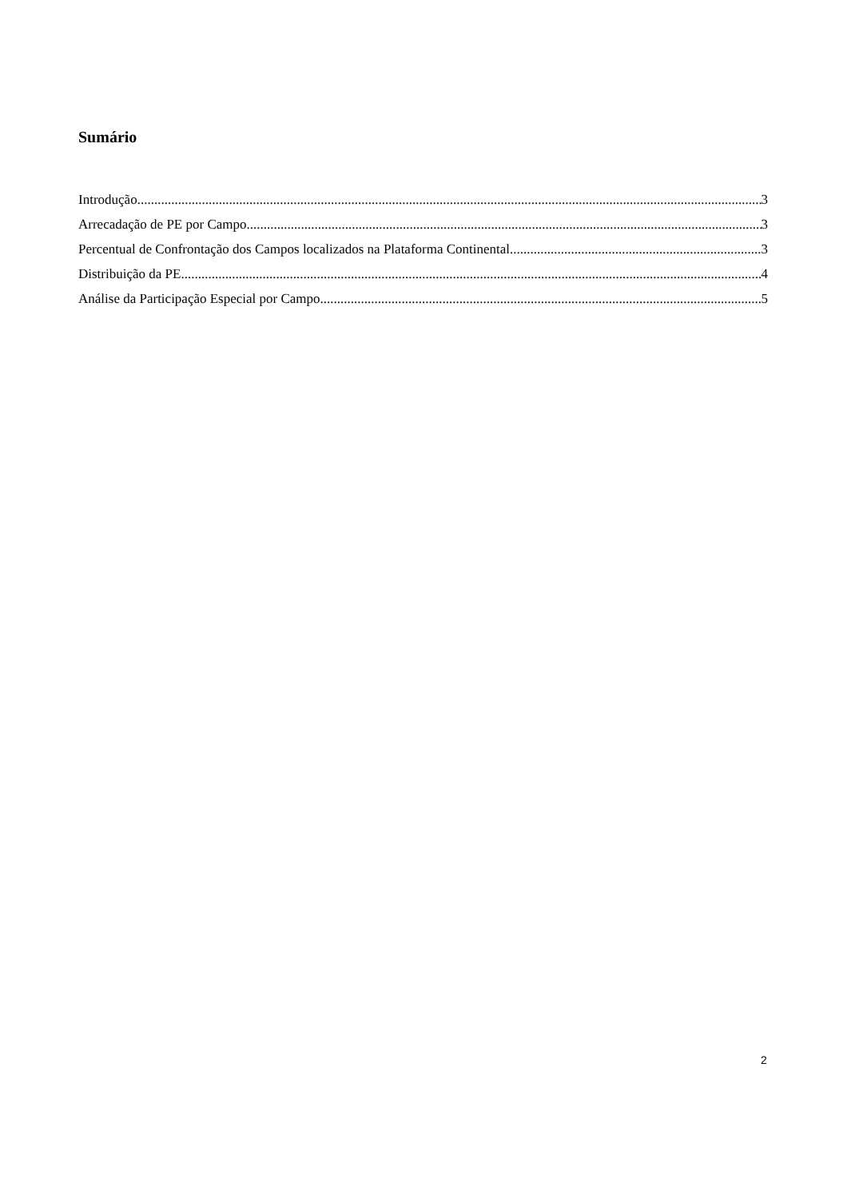Sumário
Introdução 3
Arrecadação de PE por Campo 3
Percentual de Confrontação dos Campos localizados na Plataforma Continental 3
Distribuição da PE 4
Análise da Participação Especial por Campo 5
2